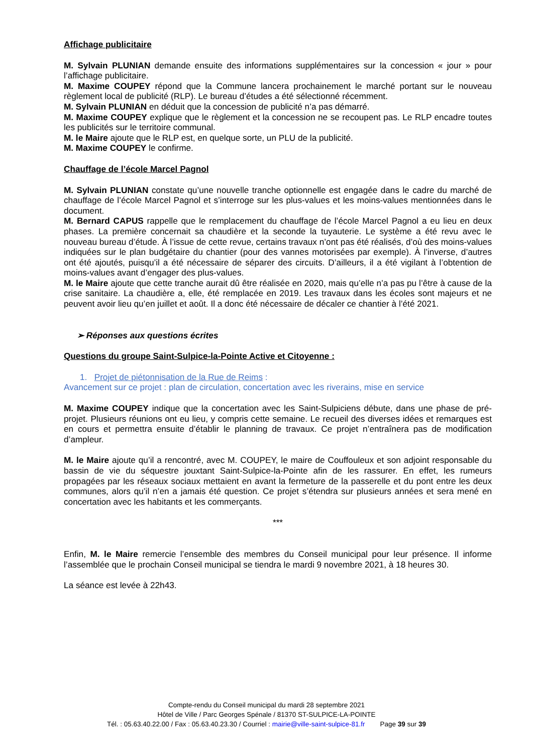Affichage publicitaire
M. Sylvain PLUNIAN demande ensuite des informations supplémentaires sur la concession « jour » pour l’affichage publicitaire.
M. Maxime COUPEY répond que la Commune lancera prochainement le marché portant sur le nouveau règlement local de publicité (RLP). Le bureau d’études a été sélectionné récemment.
M. Sylvain PLUNIAN en déduit que la concession de publicité n’a pas démarré.
M. Maxime COUPEY explique que le règlement et la concession ne se recoupent pas. Le RLP encadre toutes les publicités sur le territoire communal.
M. le Maire ajoute que le RLP est, en quelque sorte, un PLU de la publicité.
M. Maxime COUPEY le confirme.
Chauffage de l’école Marcel Pagnol
M. Sylvain PLUNIAN constate qu’une nouvelle tranche optionnelle est engagée dans le cadre du marché de chauffage de l’école Marcel Pagnol et s’interroge sur les plus-values et les moins-values mentionnées dans le document.
M. Bernard CAPUS rappelle que le remplacement du chauffage de l’école Marcel Pagnol a eu lieu en deux phases. La première concernait sa chaudière et la seconde la tuyauterie. Le système a été revu avec le nouveau bureau d’étude. À l’issue de cette revue, certains travaux n’ont pas été réalisés, d’où des moins-values indiquées sur le plan budgétaire du chantier (pour des vannes motorisées par exemple). À l’inverse, d’autres ont été ajoutés, puisqu’il a été nécessaire de séparer des circuits. D’ailleurs, il a été vigilant à l’obtention de moins-values avant d’engager des plus-values.
M. le Maire ajoute que cette tranche aurait dû être réalisée en 2020, mais qu’elle n’a pas pu l’être à cause de la crise sanitaire. La chaudière a, elle, été remplacée en 2019. Les travaux dans les écoles sont majeurs et ne peuvent avoir lieu qu’en juillet et août. Il a donc été nécessaire de décaler ce chantier à l’été 2021.
➢ Réponses aux questions écrites
Questions du groupe Saint-Sulpice-la-Pointe Active et Citoyenne :
1. Projet de piétonnisation de la Rue de Reims :
Avancement sur ce projet : plan de circulation, concertation avec les riverains, mise en service
M. Maxime COUPEY indique que la concertation avec les Saint-Sulpiciens débute, dans une phase de pré-projet. Plusieurs réunions ont eu lieu, y compris cette semaine. Le recueil des diverses idées et remarques est en cours et permettra ensuite d’établir le planning de travaux. Ce projet n’entraînera pas de modification d’ampleur.
M. le Maire ajoute qu’il a rencontré, avec M. COUPEY, le maire de Couffouleux et son adjoint responsable du bassin de vie du séquestre jouxtant Saint-Sulpice-la-Pointe afin de les rassurer. En effet, les rumeurs propagées par les réseaux sociaux mettaient en avant la fermeture de la passerelle et du pont entre les deux communes, alors qu’il n’en a jamais été question. Ce projet s’étendra sur plusieurs années et sera mené en concertation avec les habitants et les commerçants.
***
Enfin, M. le Maire remercie l’ensemble des membres du Conseil municipal pour leur présence. Il informe l’assemblée que le prochain Conseil municipal se tiendra le mardi 9 novembre 2021, à 18 heures 30.
La séance est levée à 22h43.
Compte-rendu du Conseil municipal du mardi 28 septembre 2021
Hôtel de Ville / Parc Georges Spénale / 81370 ST-SULPICE-LA-POINTE
Tél. : 05.63.40.22.00 / Fax : 05.63.40.23.30 / Courriel : mairie@ville-saint-sulpice-81.fr Page 39 sur 39